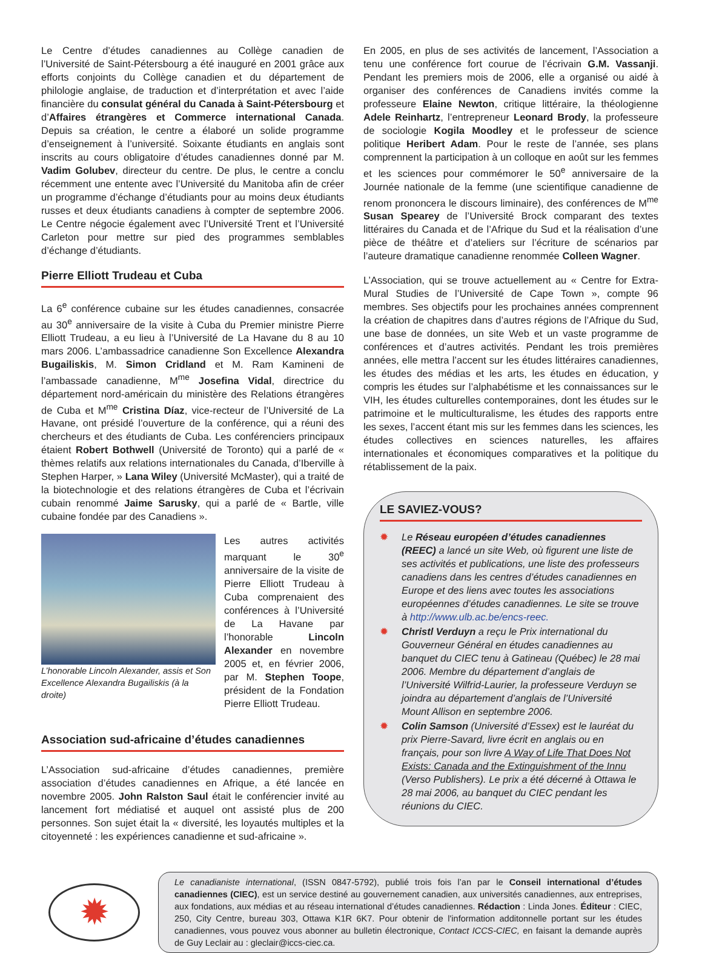Le Centre d’études canadiennes au Collège canadien de l’Université de Saint-Pétersbourg a été inauguré en 2001 grâce aux efforts conjoints du Collège canadien et du département de philologie anglaise, de traduction et d’interprétation et avec l’aide financière du consulat général du Canada à Saint-Pétersbourg et d’Affaires étrangères et Commerce international Canada. Depuis sa création, le centre a élaboré un solide programme d’enseignement à l’université. Soixante étudiants en anglais sont inscrits au cours obligatoire d’études canadiennes donné par M. Vadim Golubev, directeur du centre. De plus, le centre a conclu récemment une entente avec l’Université du Manitoba afin de créer un programme d’échange d’étudiants pour au moins deux étudiants russes et deux étudiants canadiens à compter de septembre 2006. Le Centre négocie également avec l’Université Trent et l’Université Carleton pour mettre sur pied des programmes semblables d’échange d’étudiants.
Pierre Elliott Trudeau et Cuba
La 6<sup>e</sup> conférence cubaine sur les études canadiennes, consacrée au 30<sup>e</sup> anniversaire de la visite à Cuba du Premier ministre Pierre Elliott Trudeau, a eu lieu à l’Université de La Havane du 8 au 10 mars 2006. L’ambassadrice canadienne Son Excellence Alexandra Bugailiskis, M. Simon Cridland et M. Ram Kamineni de l’ambassade canadienne, M<sup>me</sup> Josefina Vidal, directrice du département nord-américain du ministère des Relations étrangères de Cuba et M<sup>me</sup> Cristina Díaz, vice-recteur de l’Université de La Havane, ont présidé l’ouverture de la conférence, qui a réuni des chercheurs et des étudiants de Cuba. Les conférenciers principaux étaient Robert Bothwell (Université de Toronto) qui a parlé de « thèmes relatifs aux relations internationales du Canada, d’Iberville à Stephen Harper, » Lana Wiley (Université McMaster), qui a traité de la biotechnologie et des relations étrangères de Cuba et l’écrivain cubain renommé Jaime Sarusky, qui a parlé de « Bartle, ville cubaine fondée par des Canadiens ».
L’honorable Lincoln Alexander, assis et Son Excellence Alexandra Bugailiskis (à la droite)
Les autres activités marquant le 30<sup>e</sup> anniversaire de la visite de Pierre Elliott Trudeau à Cuba comprenaient des conférences à l’Université de La Havane par l’honorable Lincoln Alexander en novembre 2005 et, en février 2006, par M. Stephen Toope, président de la Fondation Pierre Elliott Trudeau.
Association sud-africaine d’études canadiennes
L’Association sud-africaine d’études canadiennes, première association d’études canadiennes en Afrique, a été lancée en novembre 2005. John Ralston Saul était le conférencier invité au lancement fort médiatisé et auquel ont assisté plus de 200 personnes. Son sujet était la « diversité, les loyautés multiples et la citoyenneté : les expériences canadienne et sud-africaine ».
En 2005, en plus de ses activités de lancement, l’Association a tenu une conférence fort courue de l’écrivain G.M. Vassanji. Pendant les premiers mois de 2006, elle a organisé ou aidé à organiser des conférences de Canadiens invités comme la professeure Elaine Newton, critique littéraire, la théologienne Adele Reinhartz, l’entrepreneur Leonard Brody, la professeure de sociologie Kogila Moodley et le professeur de science politique Heribert Adam. Pour le reste de l’année, ses plans comprennent la participation à un colloque en août sur les femmes et les sciences pour commémorer le 50<sup>e</sup> anniversaire de la Journée nationale de la femme (une scientifique canadienne de renom prononcera le discours liminaire), des conférences de M<sup>me</sup> Susan Spearey de l’Université Brock comparant des textes littéraires du Canada et de l’Afrique du Sud et la réalisation d’une pièce de théâtre et d’ateliers sur l’écriture de scénarios par l’auteure dramatique canadienne renommée Colleen Wagner.
L’Association, qui se trouve actuellement au « Centre for Extra-Mural Studies de l’Université de Cape Town », compte 96 membres. Ses objectifs pour les prochaines années comprennent la création de chapitres dans d’autres régions de l’Afrique du Sud, une base de données, un site Web et un vaste programme de conférences et d’autres activités. Pendant les trois premières années, elle mettra l’accent sur les études littéraires canadiennes, les études des médias et les arts, les études en éducation, y compris les études sur l’alphabétisme et les connaissances sur le VIH, les études culturelles contemporaines, dont les études sur le patrimoine et le multiculturalisme, les études des rapports entre les sexes, l’accent étant mis sur les femmes dans les sciences, les études collectives en sciences naturelles, les affaires internationales et économiques comparatives et la politique du rétablissement de la paix.
LE SAVIEZ-VOUS?
✹ Le Réseau européen d’études canadiennes (REEC) a lancé un site Web, où figurent une liste de ses activités et publications, une liste des professeurs canadiens dans les centres d’études canadiennes en Europe et des liens avec toutes les associations européennes d’études canadiennes. Le site se trouve à http://www.ulb.ac.be/encs-reec.
✹ Christl Verduyn a reçu le Prix international du Gouverneur Général en études canadiennes au banquet du CIEC tenu à Gatineau (Québec) le 28 mai 2006. Membre du département d’anglais de l’Université Wilfrid-Laurier, la professeure Verduyn se joindra au département d’anglais de l’Université Mount Allison en septembre 2006.
✹ Colin Samson (Université d’Essex) est le lauréat du prix Pierre-Savard, livre écrit en anglais ou en français, pour son livre A Way of Life That Does Not Exists: Canada and the Extinguishment of the Innu (Verso Publishers). Le prix a été décerné à Ottawa le 28 mai 2006, au banquet du CIEC pendant les réunions du CIEC.
✹
Le canadianiste international, (ISSN 0847-5792), publié trois fois l’an par le Conseil international d’études canadiennes (CIEC), est un service destiné au gouvernement canadien, aux universités canadiennes, aux entreprises, aux fondations, aux médias et au réseau international d’études canadiennes. Rédaction : Linda Jones. Éditeur : CIEC, 250, City Centre, bureau 303, Ottawa K1R 6K7. Pour obtenir de l'information additonnelle portant sur les études canadiennes, vous pouvez vous abonner au bulletin électronique, Contact ICCS-CIEC, en faisant la demande auprès de Guy Leclair au : gleclair@iccs-ciec.ca.